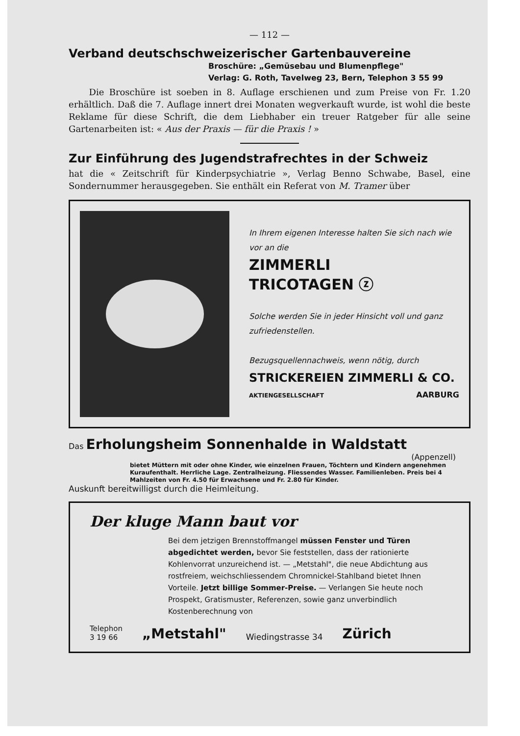— 112 —
Verband deutschschweizerischer Gartenbauvereine
Broschüre: „Gemüsebau und Blumenpflege"
Verlag: G. Roth, Tavelweg 23, Bern, Telephon 3 55 99
Die Broschüre ist soeben in 8. Auflage erschienen und zum Preise von Fr. 1.20 erhältlich. Daß die 7. Auflage innert drei Monaten wegverkauft wurde, ist wohl die beste Reklame für diese Schrift, die dem Liebhaber ein treuer Ratgeber für alle seine Gartenarbeiten ist: « Aus der Praxis — für die Praxis ! »
Zur Einführung des Jugendstrafrechtes in der Schweiz
hat die « Zeitschrift für Kinderpsychiatrie », Verlag Benno Schwabe, Basel, eine Sondernummer herausgegeben. Sie enthält ein Referat von M. Tramer über
In Ihrem eigenen Interesse halten Sie sich nach wie vor an die
ZIMMERLI
TRICOTAGEN ⓩ
Solche werden Sie in jeder Hinsicht voll und ganz zufriedenstellen.
Bezugsquellennachweis, wenn nötig, durch
STRICKEREIEN ZIMMERLI & CO.
AKTIENGESELLSCHAFT AARBURG
Das Erholungsheim Sonnenhalde in Waldstatt
(Appenzell)
bietet Müttern mit oder ohne Kinder, wie einzelnen Frauen, Töchtern und Kindern angenehmen Kuraufenthalt. Herrliche Lage. Zentralheizung. Fliessendes Wasser. Familienleben. Preis bei 4 Mahlzeiten von Fr. 4.50 für Erwachsene und Fr. 2.80 für Kinder.
Auskunft bereitwilligst durch die Heimleitung.
Der kluge Mann baut vor
Bei dem jetzigen Brennstoffmangel müssen Fenster und Türen abgedichtet werden, bevor Sie feststellen, dass der rationierte Kohlenvorrat unzureichend ist. — „Metstahl", die neue Abdichtung aus rostfreiem, weichschliessendem Chromnickel-Stahlband bietet Ihnen Vorteile. Jetzt billige Sommer-Preise. — Verlangen Sie heute noch Prospekt, Gratismuster, Referenzen, sowie ganz unverbindlich Kostenberechnung von
Telephon
3 19 66 „Metstahl" Wiedingstrasse 34 Zürich